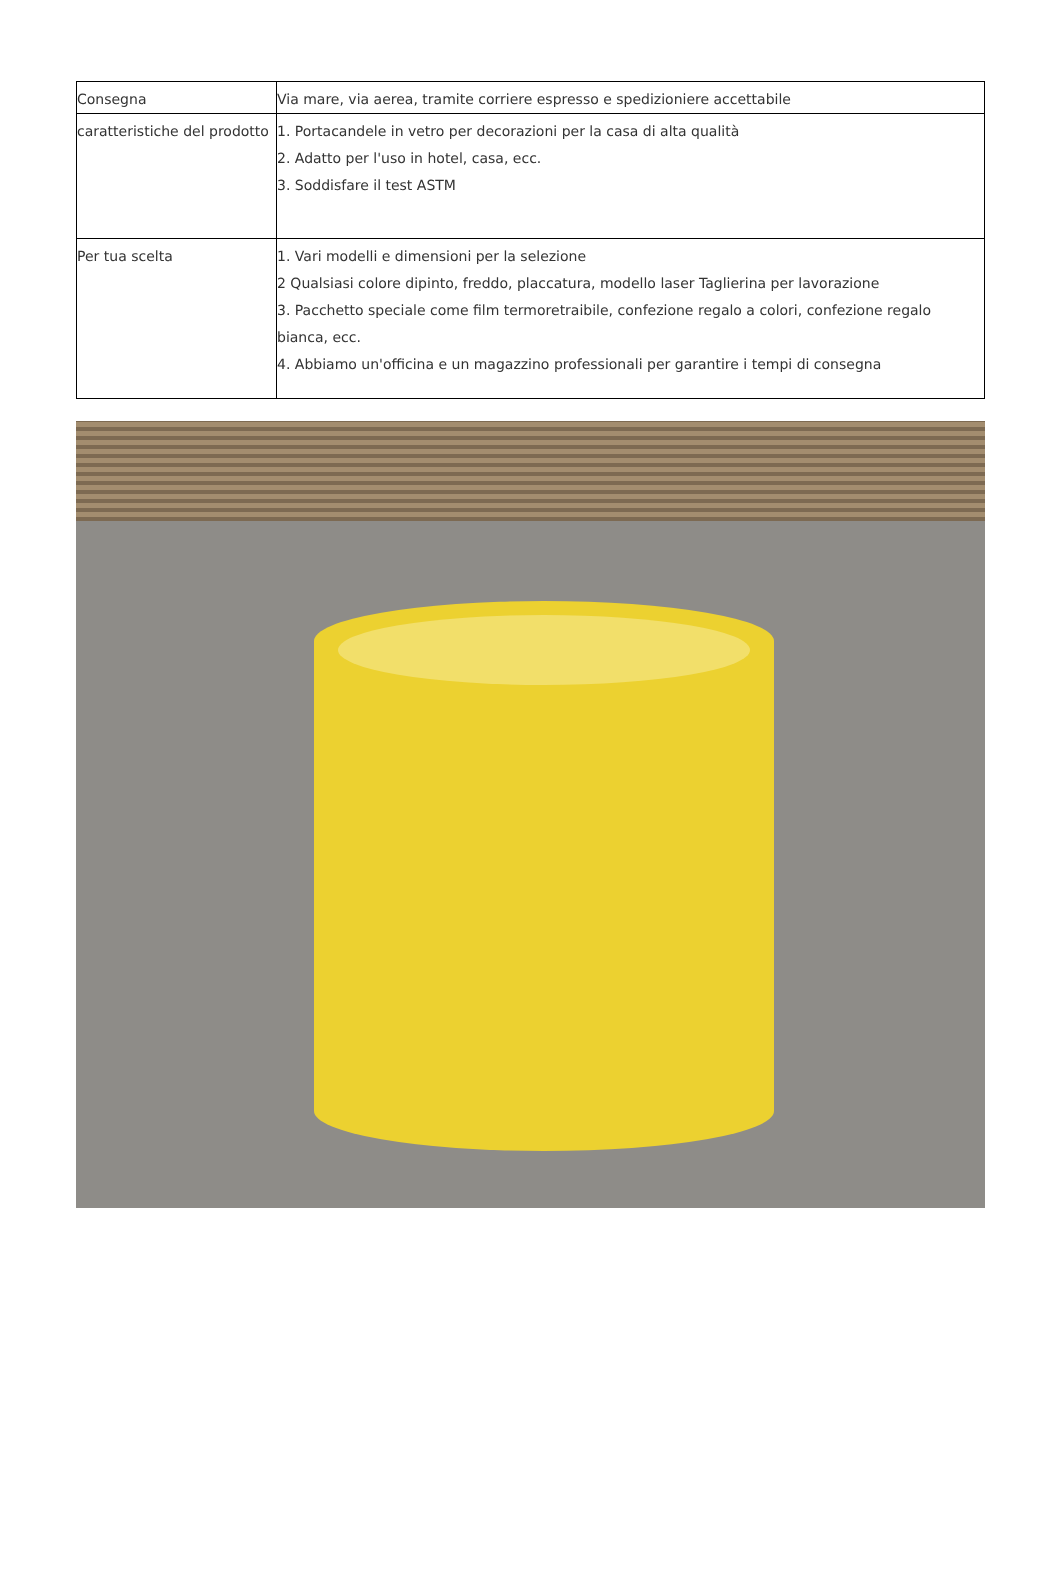| Consegna | Via mare, via aerea, tramite corriere espresso e spedizioniere accettabile |
| caratteristiche del prodotto | 1. Portacandele in vetro per decorazioni per la casa di alta qualità 2. Adatto per l'uso in hotel, casa, ecc. 3. Soddisfare il test ASTM |
| Per tua scelta | 1. Vari modelli e dimensioni per la selezione 2 Qualsiasi colore dipinto, freddo, placcatura, modello laser Taglierina per lavorazione 3. Pacchetto speciale come film termoretraibile, confezione regalo a colori, confezione regalo bianca, ecc. 4. Abbiamo un'officina e un magazzino professionali per garantire i tempi di consegna |